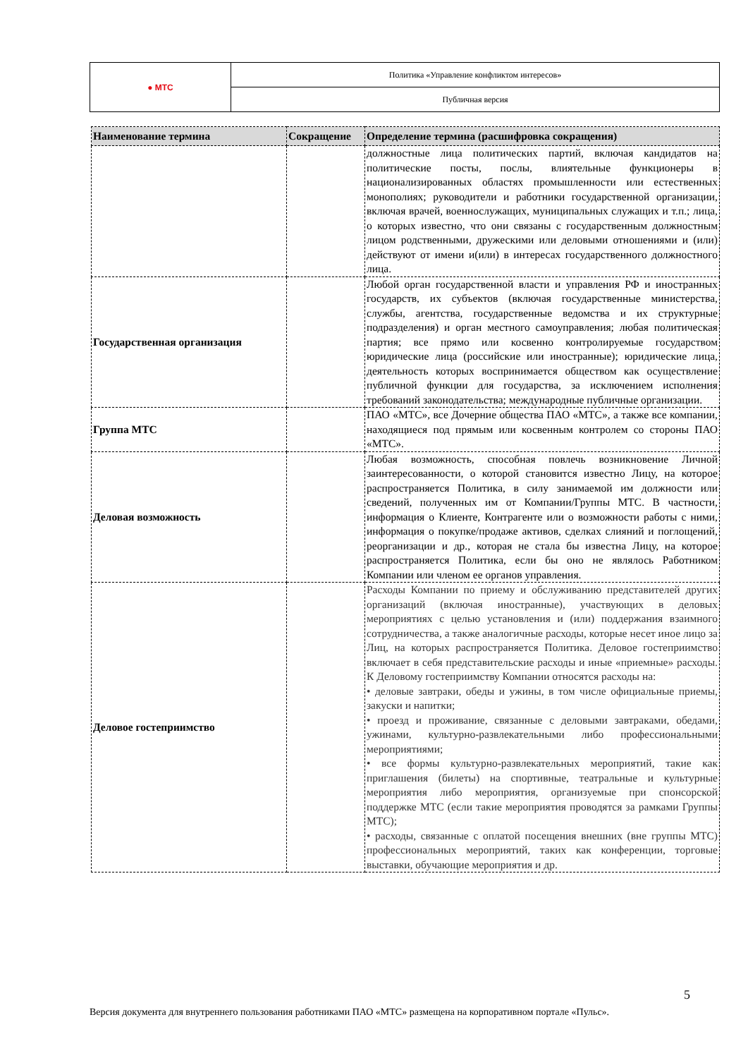| ● МТС | Политика «Управление конфликтом интересов» |
| | Публичная версия |
| Наименование термина | Сокращение | Определение термина (расшифровка сокращения) |
| --- | --- | --- |
| | | должностные лица политических партий, включая кандидатов на политические посты, послы, влиятельные функционеры в национализированных областях промышленности или естественных монополиях; руководители и работники государственной организации, включая врачей, военнослужащих, муниципальных служащих и т.п.; лица, о которых известно, что они связаны с государственным должностным лицом родственными, дружескими или деловыми отношениями и (или) действуют от имени и(или) в интересах государственного должностного лица. |
| Государственная организация | | Любой орган государственной власти и управления РФ и иностранных государств, их субъектов (включая государственные министерства, службы, агентства, государственные ведомства и их структурные подразделения) и орган местного самоуправления; любая политическая партия; все прямо или косвенно контролируемые государством юридические лица (российские или иностранные); юридические лица, деятельность которых воспринимается обществом как осуществление публичной функции для государства, за исключением исполнения требований законодательства; международные публичные организации. |
| Группа МТС | | ПАО «МТС», все Дочерние общества ПАО «МТС», а также все компании, находящиеся под прямым или косвенным контролем со стороны ПАО «МТС». |
| Деловая возможность | | Любая возможность, способная повлечь возникновение Личной заинтересованности, о которой становится известно Лицу, на которое распространяется Политика, в силу занимаемой им должности или сведений, полученных им от Компании/Группы МТС. В частности, информация о Клиенте, Контрагенте или о возможности работы с ними, информация о покупке/продаже активов, сделках слияний и поглощений, реорганизации и др., которая не стала бы известна Лицу, на которое распространяется Политика, если бы оно не являлось Работником Компании или членом ее органов управления. |
| Деловое гостеприимство | | Расходы Компании по приему и обслуживанию представителей других организаций (включая иностранные), участвующих в деловых мероприятиях с целью установления и (или) поддержания взаимного сотрудничества, а также аналогичные расходы, которые несет иное лицо за Лиц, на которых распространяется Политика. Деловое гостеприимство включает в себя представительские расходы и иные «приемные» расходы. К Деловому гостеприимству Компании относятся расходы на: • деловые завтраки, обеды и ужины, в том числе официальные приемы, закуски и напитки; • проезд и проживание, связанные с деловыми завтраками, обедами, ужинами, культурно-развлекательными либо профессиональными мероприятиями; • все формы культурно-развлекательных мероприятий, такие как приглашения (билеты) на спортивные, театральные и культурные мероприятия либо мероприятия, организуемые при спонсорской поддержке МТС (если такие мероприятия проводятся за рамками Группы МТС); • расходы, связанные с оплатой посещения внешних (вне группы МТС) профессиональных мероприятий, таких как конференции, торговые выставки, обучающие мероприятия и др. |
5
Версия документа для внутреннего пользования работниками ПАО «МТС» размещена на корпоративном портале «Пульс».